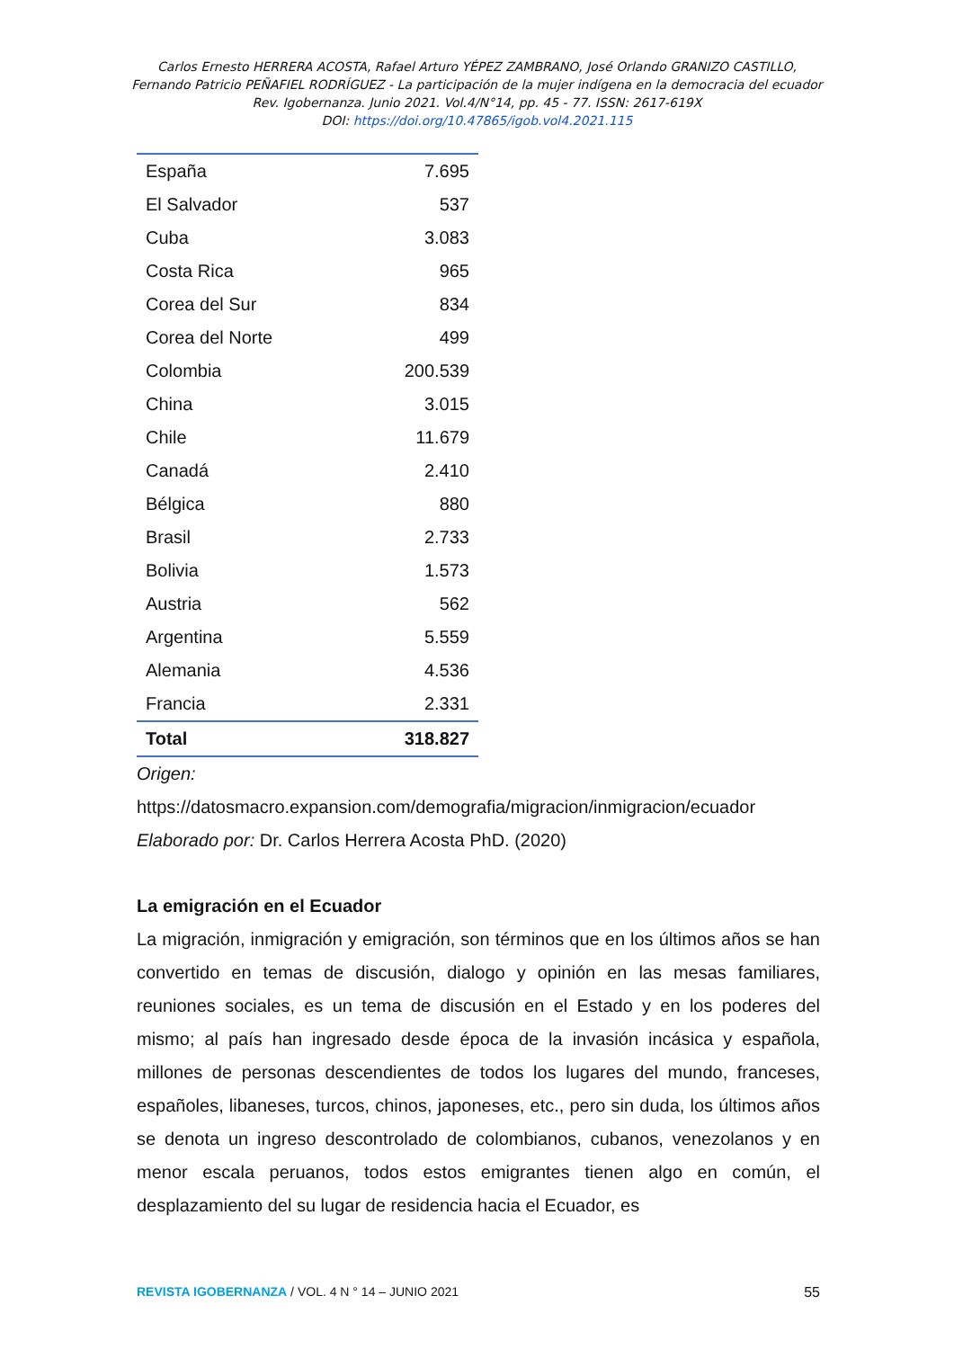Carlos Ernesto HERRERA ACOSTA, Rafael Arturo YÉPEZ ZAMBRANO, José Orlando GRANIZO CASTILLO,
Fernando Patricio PEÑAFIEL RODRÍGUEZ - La participación de la mujer indígena en la democracia del ecuador
Rev. Igobernanza. Junio 2021. Vol.4/N°14, pp. 45 - 77. ISSN: 2617-619X
DOI: https://doi.org/10.47865/igob.vol4.2021.115
| España | 7.695 |
| El Salvador | 537 |
| Cuba | 3.083 |
| Costa Rica | 965 |
| Corea del Sur | 834 |
| Corea del Norte | 499 |
| Colombia | 200.539 |
| China | 3.015 |
| Chile | 11.679 |
| Canadá | 2.410 |
| Bélgica | 880 |
| Brasil | 2.733 |
| Bolivia | 1.573 |
| Austria | 562 |
| Argentina | 5.559 |
| Alemania | 4.536 |
| Francia | 2.331 |
| Total | 318.827 |
Origen:
https://datosmacro.expansion.com/demografia/migracion/inmigracion/ecuador
Elaborado por: Dr. Carlos Herrera Acosta PhD. (2020)
La emigración en el Ecuador
La migración, inmigración y emigración, son términos que en los últimos años se han convertido en temas de discusión, dialogo y opinión en las mesas familiares, reuniones sociales, es un tema de discusión en el Estado y en los poderes del mismo; al país han ingresado desde época de la invasión incásica y española, millones de personas descendientes de todos los lugares del mundo, franceses, españoles, libaneses, turcos, chinos, japoneses, etc., pero sin duda, los últimos años se denota un ingreso descontrolado de colombianos, cubanos, venezolanos y en menor escala peruanos, todos estos emigrantes tienen algo en común, el desplazamiento del su lugar de residencia hacia el Ecuador, es
REVISTA IGOBERNANZA / VOL. 4 N ° 14 – JUNIO 2021 55